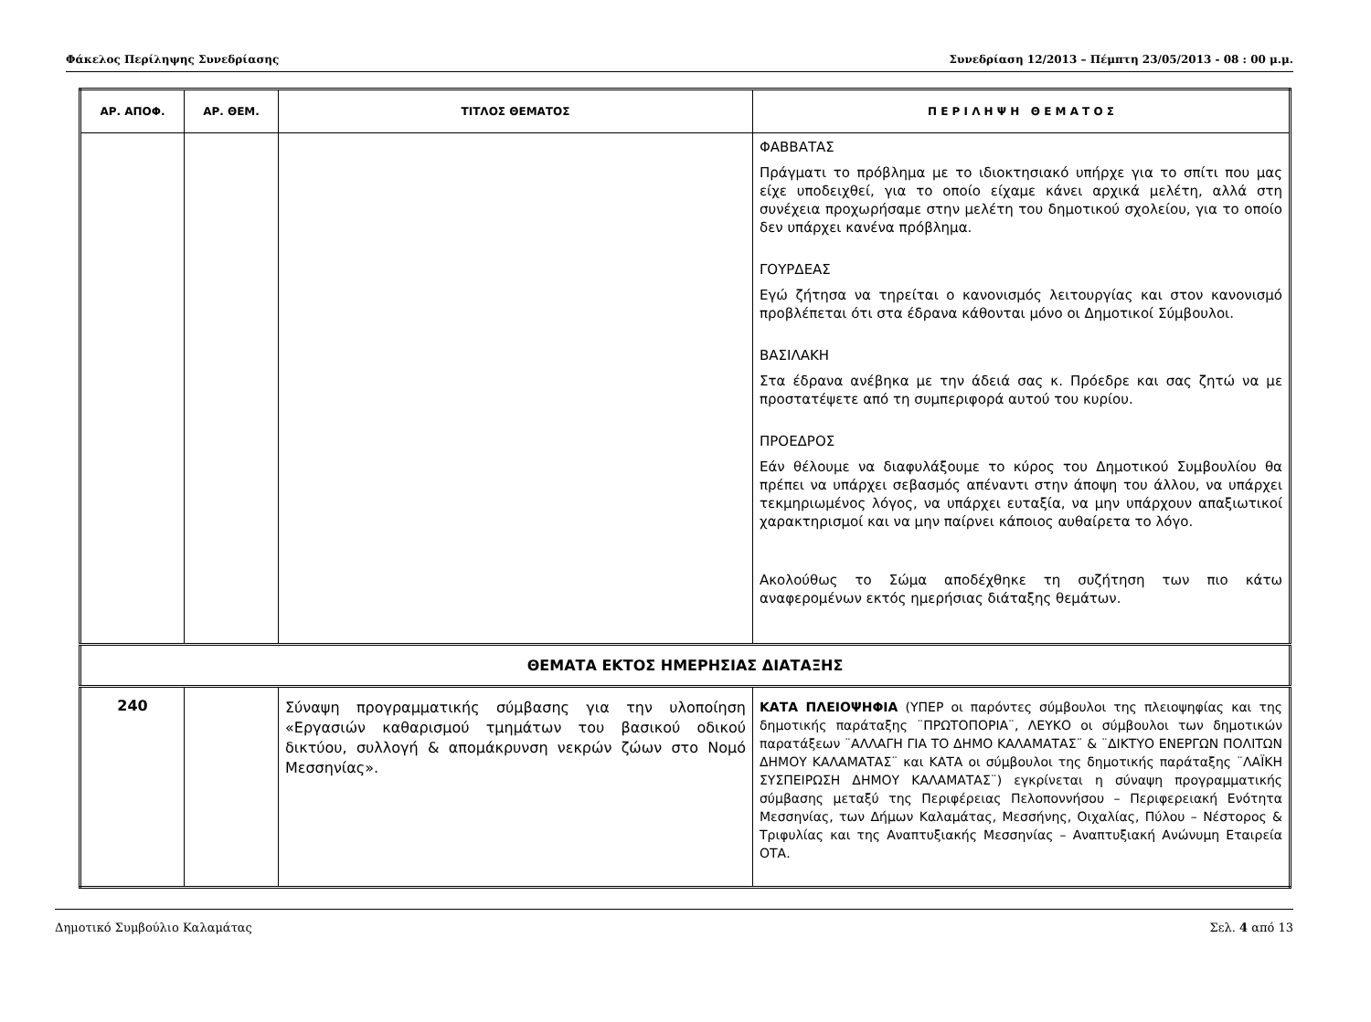Φάκελος Περίληψης Συνεδρίασης Συνεδρίαση 12/2013 – Πέμπτη 23/05/2013 - 08 : 00 μ.μ.
| ΑΡ. ΑΠΟΦ. | ΑΡ. ΘΕΜ. | ΤΙΤΛΟΣ ΘΕΜΑΤΟΣ | Π Ε Ρ Ι Λ Η Ψ Η Θ Ε Μ Α Τ Ο Σ |
| --- | --- | --- | --- |
| | | | ΦΑΒΒΑΤΑΣ Πράγματι το πρόβλημα με το ιδιοκτησιακό υπήρχε για το σπίτι που μας είχε υποδειχθεί, για το οποίο είχαμε κάνει αρχικά μελέτη, αλλά στη συνέχεια προχωρήσαμε στην μελέτη του δημοτικού σχολείου, για το οποίο δεν υπάρχει κανένα πρόβλημα. ΓΟΥΡΔΕΑΣ Εγώ ζήτησα να τηρείται ο κανονισμός λειτουργίας και στον κανονισμό προβλέπεται ότι στα έδρανα κάθονται μόνο οι Δημοτικοί Σύμβουλοι. ΒΑΣΙΛΑΚΗ Στα έδρανα ανέβηκα με την άδειά σας κ. Πρόεδρε και σας ζητώ να με προστατέψετε από τη συμπεριφορά αυτού του κυρίου. ΠΡΟΕΔΡΟΣ Εάν θέλουμε να διαφυλάξουμε το κύρος του Δημοτικού Συμβουλίου θα πρέπει να υπάρχει σεβασμός απέναντι στην άποψη του άλλου, να υπάρχει τεκμηριωμένος λόγος, να υπάρχει ευταξία, να μην υπάρχουν απαξιωτικοί χαρακτηρισμοί και να μην παίρνει κάποιος αυθαίρετα το λόγο. Ακολούθως το Σώμα αποδέχθηκε τη συζήτηση των πιο κάτω αναφερομένων εκτός ημερήσιας διάταξης θεμάτων. |
| ΘΕΜΑΤΑ ΕΚΤΟΣ ΗΜΕΡΗΣΙΑΣ ΔΙΑΤΑΞΗΣ | | | |
| 240 | | Σύναψη προγραμματικής σύμβασης για την υλοποίηση «Εργασιών καθαρισμού τμημάτων του βασικού οδικού δικτύου, συλλογή & απομάκρυνση νεκρών ζώων στο Νομό Μεσσηνίας». | ΚΑΤΑ ΠΛΕΙΟΨΗΦΙΑ (ΥΠΕΡ οι παρόντες σύμβουλοι της πλειοψηφίας και της δημοτικής παράταξης ¨ΠΡΩΤΟΠΟΡΙΑ¨, ΛΕΥΚΟ οι σύμβουλοι των δημοτικών παρατάξεων ¨ΑΛΛΑΓΗ ΓΙΑ ΤΟ ΔΗΜΟ ΚΑΛΑΜΑΤΑΣ¨ & ¨ΔΙΚΤΥΟ ΕΝΕΡΓΩΝ ΠΟΛΙΤΩΝ ΔΗΜΟΥ ΚΑΛΑΜΑΤΑΣ¨ και ΚΑΤΑ οι σύμβουλοι της δημοτικής παράταξης ¨ΛΑΪΚΗ ΣΥΣΠΕΙΡΩΣΗ ΔΗΜΟΥ ΚΑΛΑΜΑΤΑΣ¨) εγκρίνεται η σύναψη προγραμματικής σύμβασης μεταξύ της Περιφέρειας Πελοποννήσου – Περιφερειακή Ενότητα Μεσσηνίας, των Δήμων Καλαμάτας, Μεσσήνης, Οιχαλίας, Πύλου – Νέστορος & Τριφυλίας και της Αναπτυξιακής Μεσσηνίας – Αναπτυξιακή Ανώνυμη Εταιρεία ΟΤΑ. |
Δημοτικό Συμβούλιο Καλαμάτας Σελ. 4 από 13